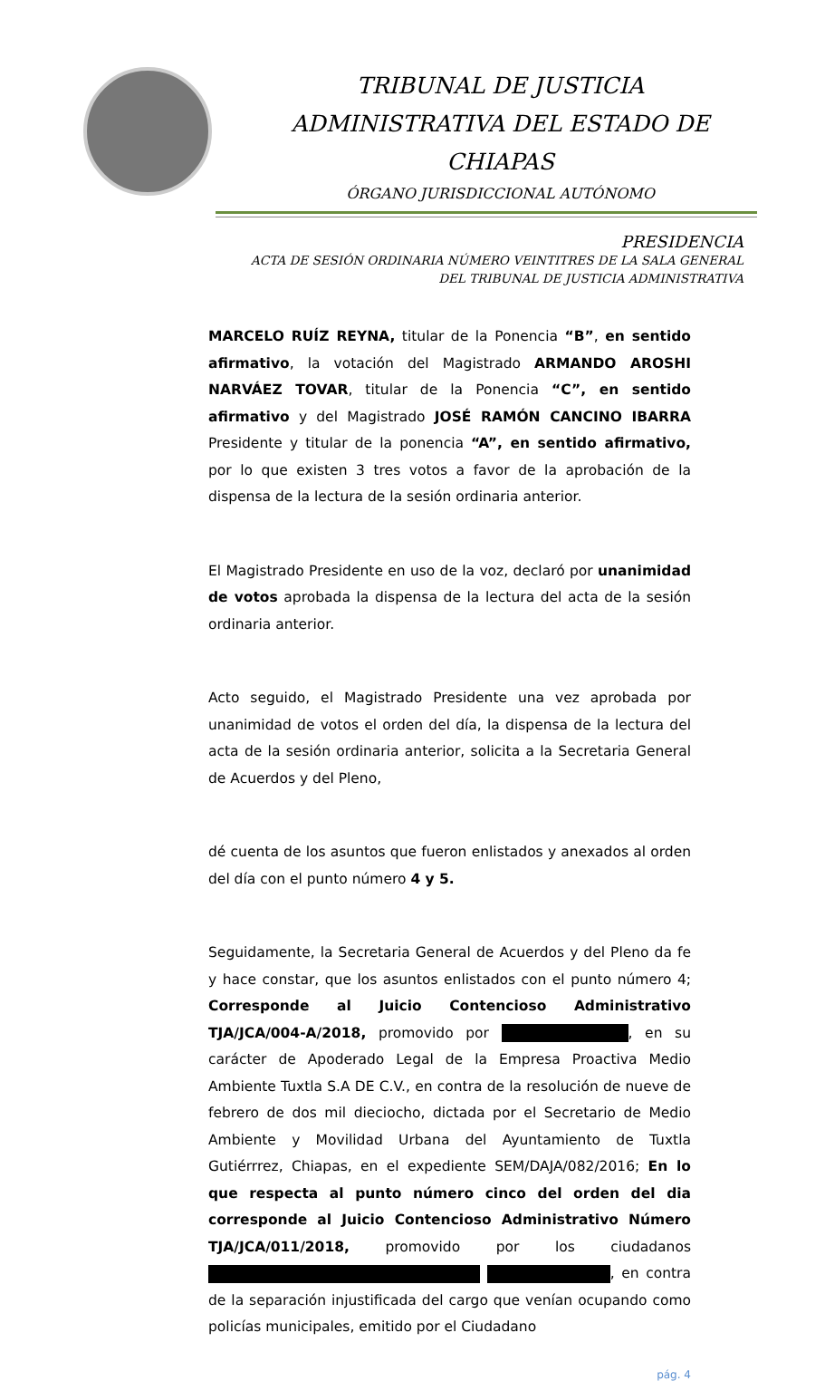TRIBUNAL DE JUSTICIA
ADMINISTRATIVA DEL ESTADO DE
CHIAPAS
ÓRGANO JURISDICCIONAL AUTÓNOMO
PRESIDENCIA
ACTA DE SESIÓN ORDINARIA NÚMERO VEINTITRES DE LA SALA GENERAL
DEL TRIBUNAL DE JUSTICIA ADMINISTRATIVA
MARCELO RUÍZ REYNA, titular de la Ponencia “B”, en sentido afirmativo, la votación del Magistrado ARMANDO AROSHI NARVÁEZ TOVAR, titular de la Ponencia “C”, en sentido afirmativo y del Magistrado JOSÉ RAMÓN CANCINO IBARRA Presidente y titular de la ponencia “A”, en sentido afirmativo, por lo que existen 3 tres votos a favor de la aprobación de la dispensa de la lectura de la sesión ordinaria anterior.
El Magistrado Presidente en uso de la voz, declaró por unanimidad de votos aprobada la dispensa de la lectura del acta de la sesión ordinaria anterior.
Acto seguido, el Magistrado Presidente una vez aprobada por unanimidad de votos el orden del día, la dispensa de la lectura del acta de la sesión ordinaria anterior, solicita a la Secretaria General de Acuerdos y del Pleno,
dé cuenta de los asuntos que fueron enlistados y anexados al orden del día con el punto número 4 y 5.
Seguidamente, la Secretaria General de Acuerdos y del Pleno da fe y hace constar, que los asuntos enlistados con el punto número 4; Corresponde al Juicio Contencioso Administrativo TJA/JCA/004-A/2018, promovido por , en su carácter de Apoderado Legal de la Empresa Proactiva Medio Ambiente Tuxtla S.A DE C.V., en contra de la resolución de nueve de febrero de dos mil dieciocho, dictada por el Secretario de Medio Ambiente y Movilidad Urbana del Ayuntamiento de Tuxtla Gutiérrrez, Chiapas, en el expediente SEM/DAJA/082/2016; En lo que respecta al punto número cinco del orden del dia corresponde al Juicio Contencioso Administrativo Número TJA/JCA/011/2018, promovido por los ciudadanos , en contra de la separación injustificada del cargo que venían ocupando como policías municipales, emitido por el Ciudadano
pág. 4